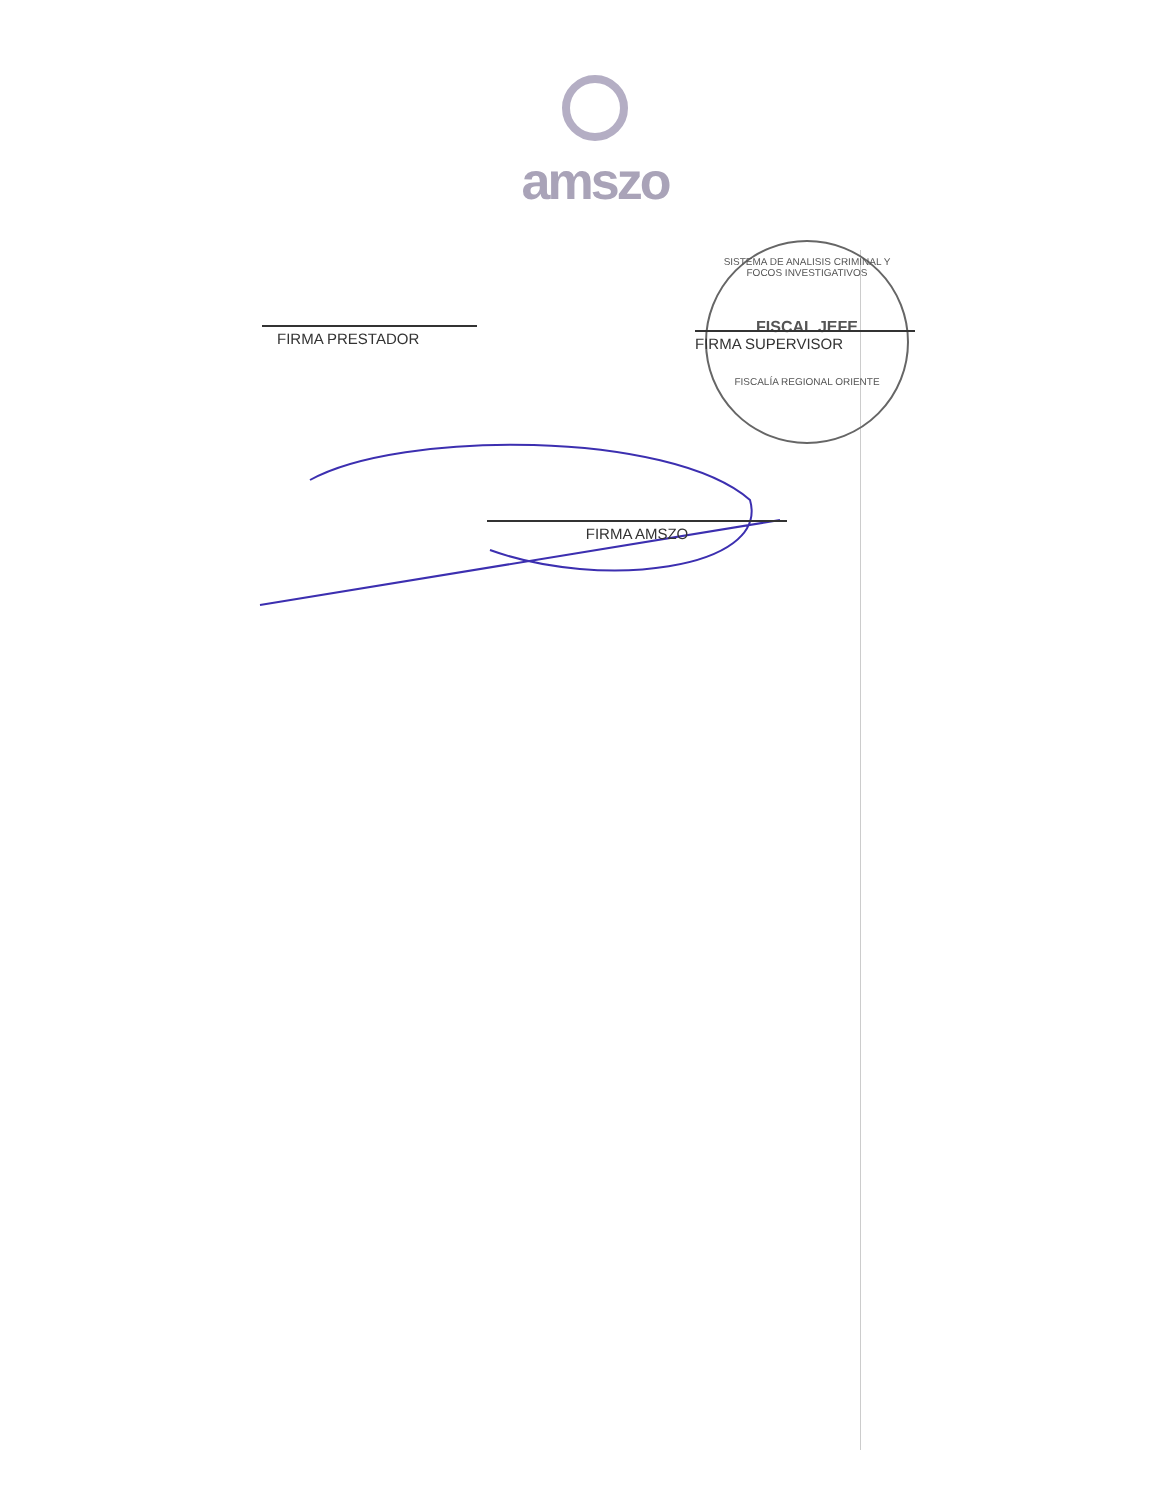amszo
FIRMA PRESTADOR
SISTEMA DE ANALISIS CRIMINAL Y FOCOS INVESTIGATIVOS
FISCAL JEFE
FISCALÍA REGIONAL ORIENTE
FIRMA SUPERVISOR
FIRMA AMSZO